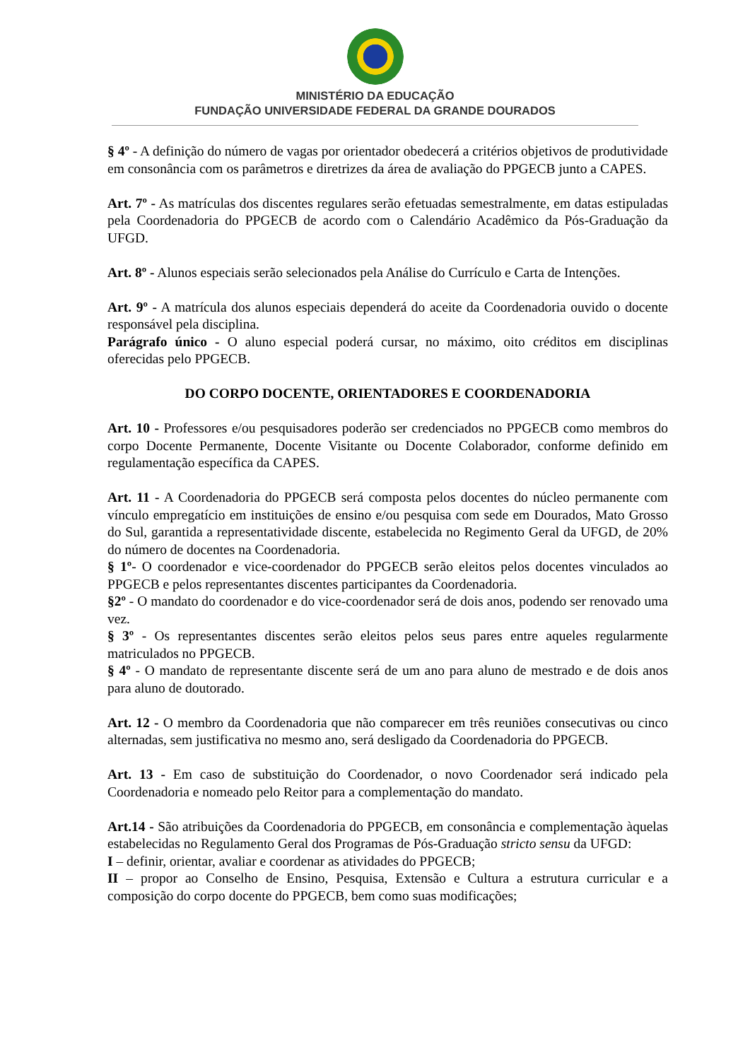MINISTÉRIO DA EDUCAÇÃO
FUNDAÇÃO UNIVERSIDADE FEDERAL DA GRANDE DOURADOS
§ 4º - A definição do número de vagas por orientador obedecerá a critérios objetivos de produtividade em consonância com os parâmetros e diretrizes da área de avaliação do PPGECB junto a CAPES.
Art. 7º - As matrículas dos discentes regulares serão efetuadas semestralmente, em datas estipuladas pela Coordenadoria do PPGECB de acordo com o Calendário Acadêmico da Pós-Graduação da UFGD.
Art. 8º - Alunos especiais serão selecionados pela Análise do Currículo e Carta de Intenções.
Art. 9º - A matrícula dos alunos especiais dependerá do aceite da Coordenadoria ouvido o docente responsável pela disciplina.
Parágrafo único - O aluno especial poderá cursar, no máximo, oito créditos em disciplinas oferecidas pelo PPGECB.
DO CORPO DOCENTE, ORIENTADORES E COORDENADORIA
Art. 10 - Professores e/ou pesquisadores poderão ser credenciados no PPGECB como membros do corpo Docente Permanente, Docente Visitante ou Docente Colaborador, conforme definido em regulamentação específica da CAPES.
Art. 11 - A Coordenadoria do PPGECB será composta pelos docentes do núcleo permanente com vínculo empregatício em instituições de ensino e/ou pesquisa com sede em Dourados, Mato Grosso do Sul, garantida a representatividade discente, estabelecida no Regimento Geral da UFGD, de 20% do número de docentes na Coordenadoria.
§ 1º- O coordenador e vice-coordenador do PPGECB serão eleitos pelos docentes vinculados ao PPGECB e pelos representantes discentes participantes da Coordenadoria.
§2º - O mandato do coordenador e do vice-coordenador será de dois anos, podendo ser renovado uma vez.
§ 3º - Os representantes discentes serão eleitos pelos seus pares entre aqueles regularmente matriculados no PPGECB.
§ 4º - O mandato de representante discente será de um ano para aluno de mestrado e de dois anos para aluno de doutorado.
Art. 12 - O membro da Coordenadoria que não comparecer em três reuniões consecutivas ou cinco alternadas, sem justificativa no mesmo ano, será desligado da Coordenadoria do PPGECB.
Art. 13 - Em caso de substituição do Coordenador, o novo Coordenador será indicado pela Coordenadoria e nomeado pelo Reitor para a complementação do mandato.
Art.14 - São atribuições da Coordenadoria do PPGECB, em consonância e complementação àquelas estabelecidas no Regulamento Geral dos Programas de Pós-Graduação stricto sensu da UFGD:
I – definir, orientar, avaliar e coordenar as atividades do PPGECB;
II – propor ao Conselho de Ensino, Pesquisa, Extensão e Cultura a estrutura curricular e a composição do corpo docente do PPGECB, bem como suas modificações;